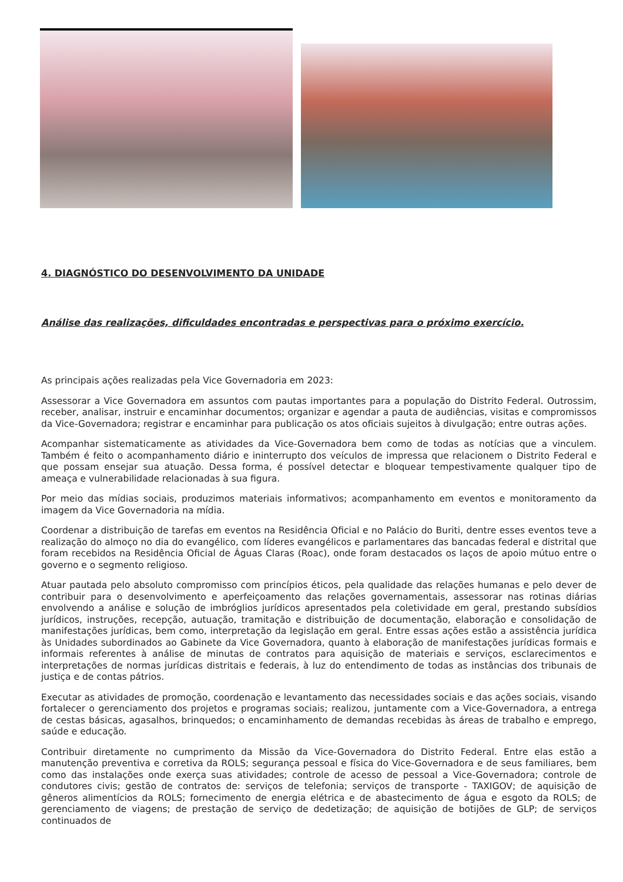4. DIAGNÓSTICO DO DESENVOLVIMENTO DA UNIDADE
Análise das realizações, dificuldades encontradas e perspectivas para o próximo exercício.
As principais ações realizadas pela Vice Governadoria em 2023:
Assessorar a Vice Governadora em assuntos com pautas importantes para a população do Distrito Federal. Outrossim, receber, analisar, instruir e encaminhar documentos; organizar e agendar a pauta de audiências, visitas e compromissos da Vice-Governadora; registrar e encaminhar para publicação os atos oficiais sujeitos à divulgação; entre outras ações.
Acompanhar sistematicamente as atividades da Vice-Governadora bem como de todas as notícias que a vinculem. Também é feito o acompanhamento diário e ininterrupto dos veículos de impressa que relacionem o Distrito Federal e que possam ensejar sua atuação. Dessa forma, é possível detectar e bloquear tempestivamente qualquer tipo de ameaça e vulnerabilidade relacionadas à sua figura.
Por meio das mídias sociais, produzimos materiais informativos; acompanhamento em eventos e monitoramento da imagem da Vice Governadoria na mídia.
Coordenar a distribuição de tarefas em eventos na Residência Oficial e no Palácio do Buriti, dentre esses eventos teve a realização do almoço no dia do evangélico, com líderes evangélicos e parlamentares das bancadas federal e distrital que foram recebidos na Residência Oficial de Águas Claras (Roac), onde foram destacados os laços de apoio mútuo entre o governo e o segmento religioso.
Atuar pautada pelo absoluto compromisso com princípios éticos, pela qualidade das relações humanas e pelo dever de contribuir para o desenvolvimento e aperfeiçoamento das relações governamentais, assessorar nas rotinas diárias envolvendo a análise e solução de imbróglios jurídicos apresentados pela coletividade em geral, prestando subsídios jurídicos, instruções, recepção, autuação, tramitação e distribuição de documentação, elaboração e consolidação de manifestações jurídicas, bem como, interpretação da legislação em geral. Entre essas ações estão a assistência jurídica às Unidades subordinados ao Gabinete da Vice Governadora, quanto à elaboração de manifestações jurídicas formais e informais referentes à análise de minutas de contratos para aquisição de materiais e serviços, esclarecimentos e interpretações de normas jurídicas distritais e federais, à luz do entendimento de todas as instâncias dos tribunais de justiça e de contas pátrios.
Executar as atividades de promoção, coordenação e levantamento das necessidades sociais e das ações sociais, visando fortalecer o gerenciamento dos projetos e programas sociais; realizou, juntamente com a Vice-Governadora, a entrega de cestas básicas, agasalhos, brinquedos; o encaminhamento de demandas recebidas às áreas de trabalho e emprego, saúde e educação.
Contribuir diretamente no cumprimento da Missão da Vice-Governadora do Distrito Federal. Entre elas estão a manutenção preventiva e corretiva da ROLS; segurança pessoal e física do Vice-Governadora e de seus familiares, bem como das instalações onde exerça suas atividades; controle de acesso de pessoal a Vice-Governadora; controle de condutores civis; gestão de contratos de: serviços de telefonia; serviços de transporte - TAXIGOV; de aquisição de gêneros alimentícios da ROLS; fornecimento de energia elétrica e de abastecimento de água e esgoto da ROLS; de gerenciamento de viagens; de prestação de serviço de dedetização; de aquisição de botijões de GLP; de serviços continuados de